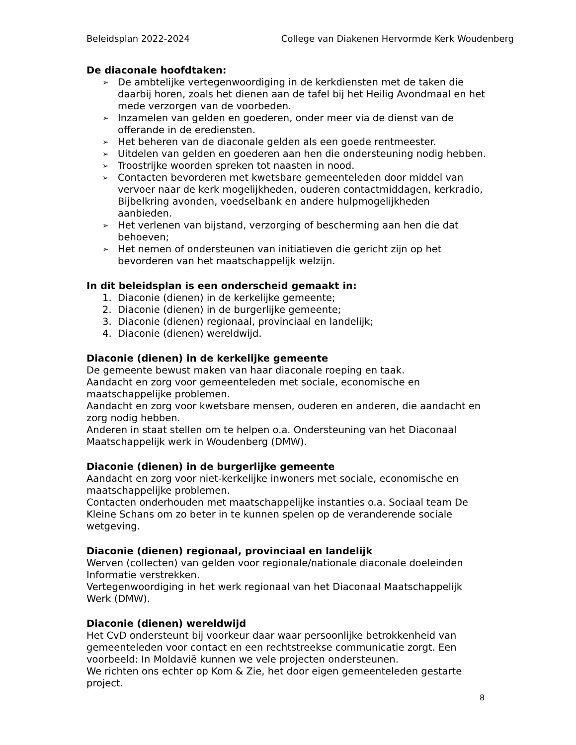Beleidsplan 2022-2024 College van Diakenen Hervormde Kerk Woudenberg
De diaconale hoofdtaken:
➢ De ambtelijke vertegenwoordiging in de kerkdiensten met de taken die daarbij horen, zoals het dienen aan de tafel bij het Heilig Avondmaal en het mede verzorgen van de voorbeden.
➢ Inzamelen van gelden en goederen, onder meer via de dienst van de offerande in de erediensten.
➢ Het beheren van de diaconale gelden als een goede rentmeester.
➢ Uitdelen van gelden en goederen aan hen die ondersteuning nodig hebben.
➢ Troostrijke woorden spreken tot naasten in nood.
➢ Contacten bevorderen met kwetsbare gemeenteleden door middel van vervoer naar de kerk mogelijkheden, ouderen contactmiddagen, kerkradio, Bijbelkring avonden, voedselbank en andere hulpmogelijkheden aanbieden.
➢ Het verlenen van bijstand, verzorging of bescherming aan hen die dat behoeven;
➢ Het nemen of ondersteunen van initiatieven die gericht zijn op het bevorderen van het maatschappelijk welzijn.
In dit beleidsplan is een onderscheid gemaakt in:
1. Diaconie (dienen) in de kerkelijke gemeente;
2. Diaconie (dienen) in de burgerlijke gemeente;
3. Diaconie (dienen) regionaal, provinciaal en landelijk;
4. Diaconie (dienen) wereldwijd.
Diaconie (dienen) in de kerkelijke gemeente
De gemeente bewust maken van haar diaconale roeping en taak.
Aandacht en zorg voor gemeenteleden met sociale, economische en maatschappelijke problemen.
Aandacht en zorg voor kwetsbare mensen, ouderen en anderen, die aandacht en zorg nodig hebben.
Anderen in staat stellen om te helpen o.a. Ondersteuning van het Diaconaal Maatschappelijk werk in Woudenberg (DMW).
Diaconie (dienen) in de burgerlijke gemeente
Aandacht en zorg voor niet-kerkelijke inwoners met sociale, economische en maatschappelijke problemen.
Contacten onderhouden met maatschappelijke instanties o.a. Sociaal team De Kleine Schans om zo beter in te kunnen spelen op de veranderende sociale wetgeving.
Diaconie (dienen) regionaal, provinciaal en landelijk
Werven (collecten) van gelden voor regionale/nationale diaconale doeleinden Informatie verstrekken.
Vertegenwoordiging in het werk regionaal van het Diaconaal Maatschappelijk Werk (DMW).
Diaconie (dienen) wereldwijd
Het CvD ondersteunt bij voorkeur daar waar persoonlijke betrokkenheid van gemeenteleden voor contact en een rechtstreekse communicatie zorgt. Een voorbeeld: In Moldavië kunnen we vele projecten ondersteunen.
We richten ons echter op Kom & Zie, het door eigen gemeenteleden gestarte project.
8